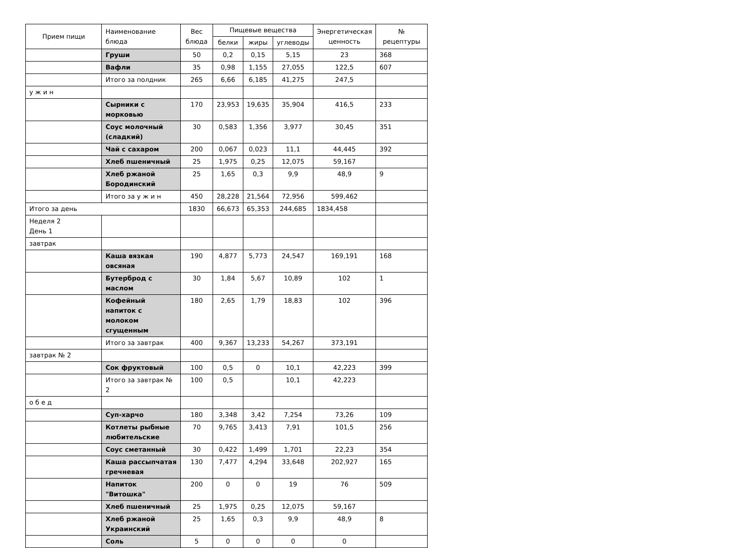| Прием пищи | Наименование блюда | Вес блюда | Пищевые вещества | | | Энергетическая ценность | № рецептуры |
| --- | --- | --- | --- | --- | --- | --- | --- |
| | | | белки | жиры | углеводы | | |
| | Груши | 50 | 0,2 | 0,15 | 5,15 | 23 | 368 |
| | Вафли | 35 | 0,98 | 1,155 | 27,055 | 122,5 | 607 |
| | Итого за полдник | 265 | 6,66 | 6,185 | 41,275 | 247,5 | |
| у ж и н | | | | | | | |
| | Сырники с морковью | 170 | 23,953 | 19,635 | 35,904 | 416,5 | 233 |
| | Соус молочный (сладкий) | 30 | 0,583 | 1,356 | 3,977 | 30,45 | 351 |
| | Чай с сахаром | 200 | 0,067 | 0,023 | 11,1 | 44,445 | 392 |
| | Хлеб пшеничный | 25 | 1,975 | 0,25 | 12,075 | 59,167 | |
| | Хлеб ржаной Бородинский | 25 | 1,65 | 0,3 | 9,9 | 48,9 | 9 |
| | Итого за у ж и н | 450 | 28,228 | 21,564 | 72,956 | 599,462 | |
| Итого за день | | 1830 | 66,673 | 65,353 | 244,685 | 1834,458 | |
| Неделя 2 День 1 | | | | | | | |
| завтрак | | | | | | | |
| | Каша вязкая овсяная | 190 | 4,877 | 5,773 | 24,547 | 169,191 | 168 |
| | Бутерброд с маслом | 30 | 1,84 | 5,67 | 10,89 | 102 | 1 |
| | Кофейный напиток с молоком сгущенным | 180 | 2,65 | 1,79 | 18,83 | 102 | 396 |
| | Итого за завтрак | 400 | 9,367 | 13,233 | 54,267 | 373,191 | |
| завтрак № 2 | | | | | | | |
| | Сок фруктовый | 100 | 0,5 | 0 | 10,1 | 42,223 | 399 |
| | Итого за завтрак № 2 | 100 | 0,5 | | 10,1 | 42,223 | |
| о б е д | | | | | | | |
| | Суп-харчо | 180 | 3,348 | 3,42 | 7,254 | 73,26 | 109 |
| | Котлеты рыбные любительские | 70 | 9,765 | 3,413 | 7,91 | 101,5 | 256 |
| | Соус сметанный | 30 | 0,422 | 1,499 | 1,701 | 22,23 | 354 |
| | Каша рассыпчатая гречневая | 130 | 7,477 | 4,294 | 33,648 | 202,927 | 165 |
| | Напиток "Витошка" | 200 | 0 | 0 | 19 | 76 | 509 |
| | Хлеб пшеничный | 25 | 1,975 | 0,25 | 12,075 | 59,167 | |
| | Хлеб ржаной Украинский | 25 | 1,65 | 0,3 | 9,9 | 48,9 | 8 |
| | Соль | 5 | 0 | 0 | 0 | 0 | |